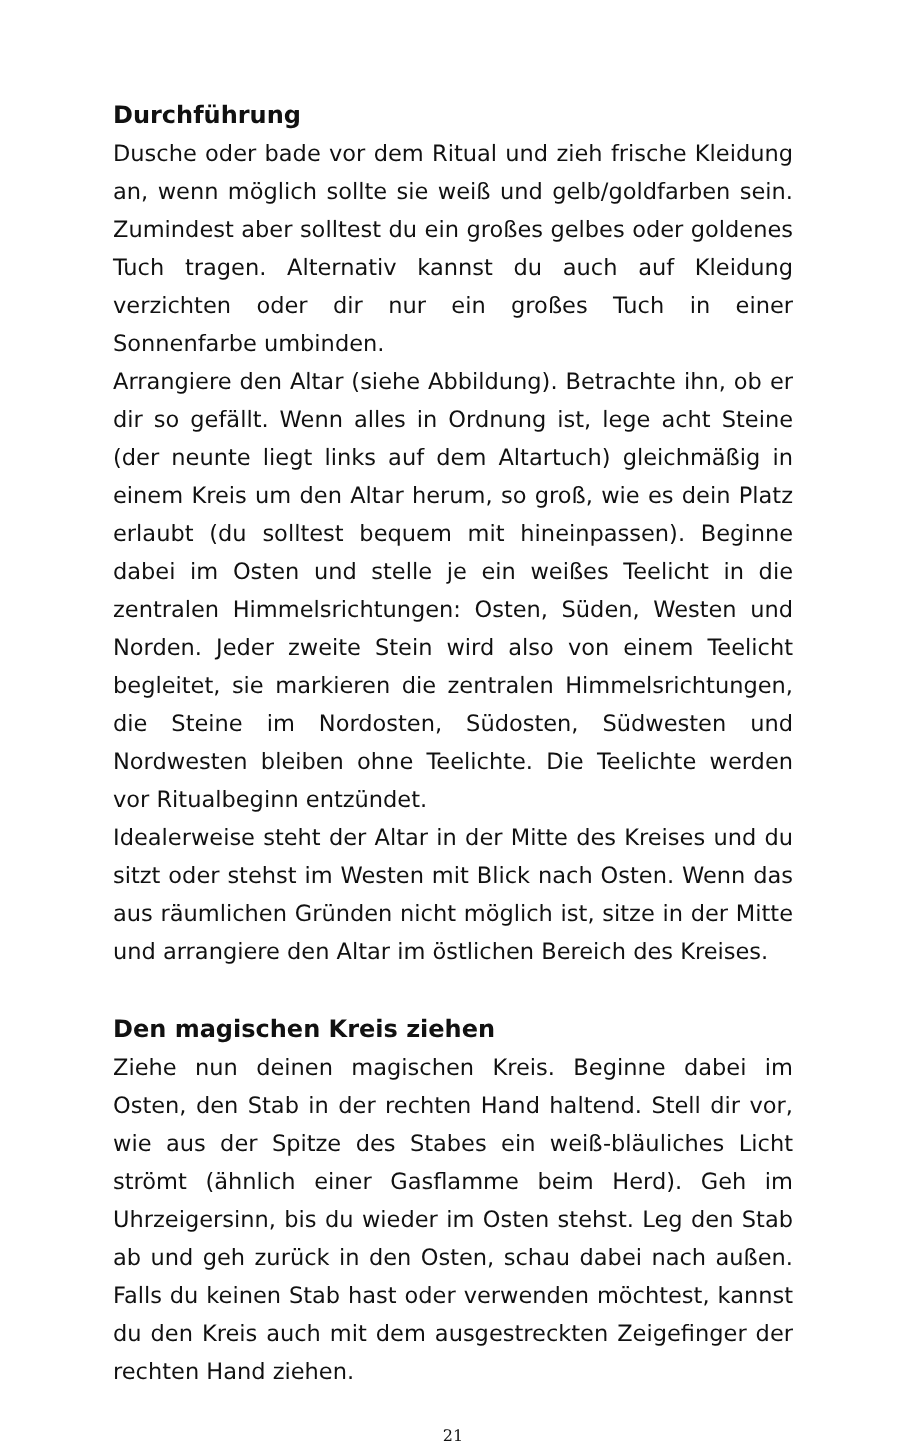Durchführung
Dusche oder bade vor dem Ritual und zieh frische Kleidung an, wenn möglich sollte sie weiß und gelb/goldfarben sein. Zumindest aber solltest du ein großes gelbes oder goldenes Tuch tragen. Alternativ kannst du auch auf Kleidung verzichten oder dir nur ein großes Tuch in einer Sonnenfarbe umbinden.
Arrangiere den Altar (siehe Abbildung). Betrachte ihn, ob er dir so gefällt. Wenn alles in Ordnung ist, lege acht Steine (der neunte liegt links auf dem Altartuch) gleichmäßig in einem Kreis um den Altar herum, so groß, wie es dein Platz erlaubt (du solltest bequem mit hineinpassen). Beginne dabei im Osten und stelle je ein weißes Teelicht in die zentralen Himmelsrichtungen: Osten, Süden, Westen und Norden. Jeder zweite Stein wird also von einem Teelicht begleitet, sie markieren die zentralen Himmelsrichtungen, die Steine im Nordosten, Südosten, Südwesten und Nordwesten bleiben ohne Teelichte. Die Teelichte werden vor Ritualbeginn entzündet.
Idealerweise steht der Altar in der Mitte des Kreises und du sitzt oder stehst im Westen mit Blick nach Osten. Wenn das aus räumlichen Gründen nicht möglich ist, sitze in der Mitte und arrangiere den Altar im östlichen Bereich des Kreises.
Den magischen Kreis ziehen
Ziehe nun deinen magischen Kreis. Beginne dabei im Osten, den Stab in der rechten Hand haltend. Stell dir vor, wie aus der Spitze des Stabes ein weiß-bläuliches Licht strömt (ähnlich einer Gasflamme beim Herd). Geh im Uhrzeigersinn, bis du wieder im Osten stehst. Leg den Stab ab und geh zurück in den Osten, schau dabei nach außen. Falls du keinen Stab hast oder verwenden möchtest, kannst du den Kreis auch mit dem ausgestreckten Zeigefinger der rechten Hand ziehen.
21